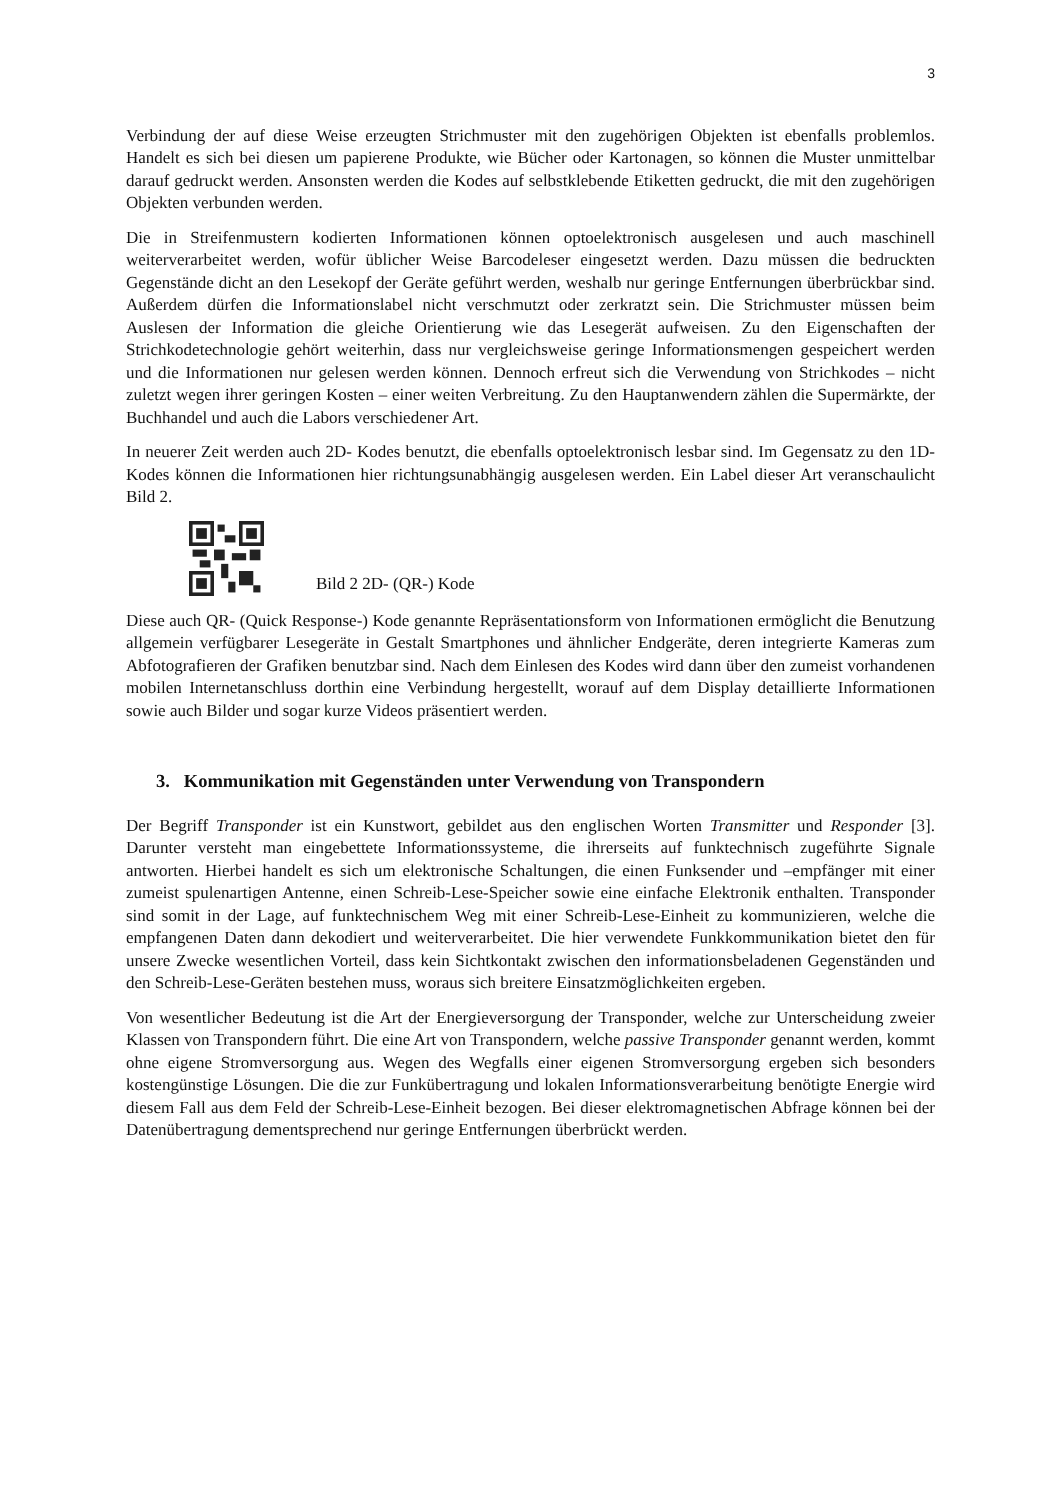3
Verbindung der auf diese Weise erzeugten Strichmuster mit den zugehörigen Objekten ist ebenfalls problemlos. Handelt es sich bei diesen um papierene Produkte, wie Bücher oder Kartonagen, so können die Muster unmittelbar darauf gedruckt werden. Ansonsten werden die Kodes auf selbstklebende Etiketten gedruckt, die mit den zugehörigen Objekten verbunden werden.
Die in Streifenmustern kodierten Informationen können optoelektronisch ausgelesen und auch maschinell weiterverarbeitet werden, wofür üblicher Weise Barcodeleser eingesetzt werden. Dazu müssen die bedruckten Gegenstände dicht an den Lesekopf der Geräte geführt werden, weshalb nur geringe Entfernungen überbrückbar sind. Außerdem dürfen die Informationslabel nicht verschmutzt oder zerkratzt sein. Die Strichmuster müssen beim Auslesen der Information die gleiche Orientierung wie das Lesegerät aufweisen. Zu den Eigenschaften der Strichkodetechnologie gehört weiterhin, dass nur vergleichsweise geringe Informationsmengen gespeichert werden und die Informationen nur gelesen werden können. Dennoch erfreut sich die Verwendung von Strichkodes – nicht zuletzt wegen ihrer geringen Kosten – einer weiten Verbreitung. Zu den Hauptanwendern zählen die Supermärkte, der Buchhandel und auch die Labors verschiedener Art.
In neuerer Zeit werden auch 2D- Kodes benutzt, die ebenfalls optoelektronisch lesbar sind. Im Gegensatz zu den 1D-Kodes können die Informationen hier richtungsunabhängig ausgelesen werden. Ein Label dieser Art veranschaulicht Bild 2.
Bild 2 2D- (QR-) Kode
Diese auch QR- (Quick Response-) Kode genannte Repräsentationsform von Informationen ermöglicht die Benutzung allgemein verfügbarer Lesegeräte in Gestalt Smartphones und ähnlicher Endgeräte, deren integrierte Kameras zum Abfotografieren der Grafiken benutzbar sind. Nach dem Einlesen des Kodes wird dann über den zumeist vorhandenen mobilen Internetanschluss dorthin eine Verbindung hergestellt, worauf auf dem Display detaillierte Informationen sowie auch Bilder und sogar kurze Videos präsentiert werden.
3. Kommunikation mit Gegenständen unter Verwendung von Transpondern
Der Begriff Transponder ist ein Kunstwort, gebildet aus den englischen Worten Transmitter und Responder [3]. Darunter versteht man eingebettete Informationssysteme, die ihrerseits auf funktechnisch zugeführte Signale antworten. Hierbei handelt es sich um elektronische Schaltungen, die einen Funksender und –empfänger mit einer zumeist spulenartigen Antenne, einen Schreib-Lese-Speicher sowie eine einfache Elektronik enthalten. Transponder sind somit in der Lage, auf funktechnischem Weg mit einer Schreib-Lese-Einheit zu kommunizieren, welche die empfangenen Daten dann dekodiert und weiterverarbeitet. Die hier verwendete Funkkommunikation bietet den für unsere Zwecke wesentlichen Vorteil, dass kein Sichtkontakt zwischen den informationsbeladenen Gegenständen und den Schreib-Lese-Geräten bestehen muss, woraus sich breitere Einsatzmöglichkeiten ergeben.
Von wesentlicher Bedeutung ist die Art der Energieversorgung der Transponder, welche zur Unterscheidung zweier Klassen von Transpondern führt. Die eine Art von Transpondern, welche passive Transponder genannt werden, kommt ohne eigene Stromversorgung aus. Wegen des Wegfalls einer eigenen Stromversorgung ergeben sich besonders kostengünstige Lösungen. Die die zur Funkübertragung und lokalen Informationsverarbeitung benötigte Energie wird diesem Fall aus dem Feld der Schreib-Lese-Einheit bezogen. Bei dieser elektromagnetischen Abfrage können bei der Datenübertragung dementsprechend nur geringe Entfernungen überbrückt werden.